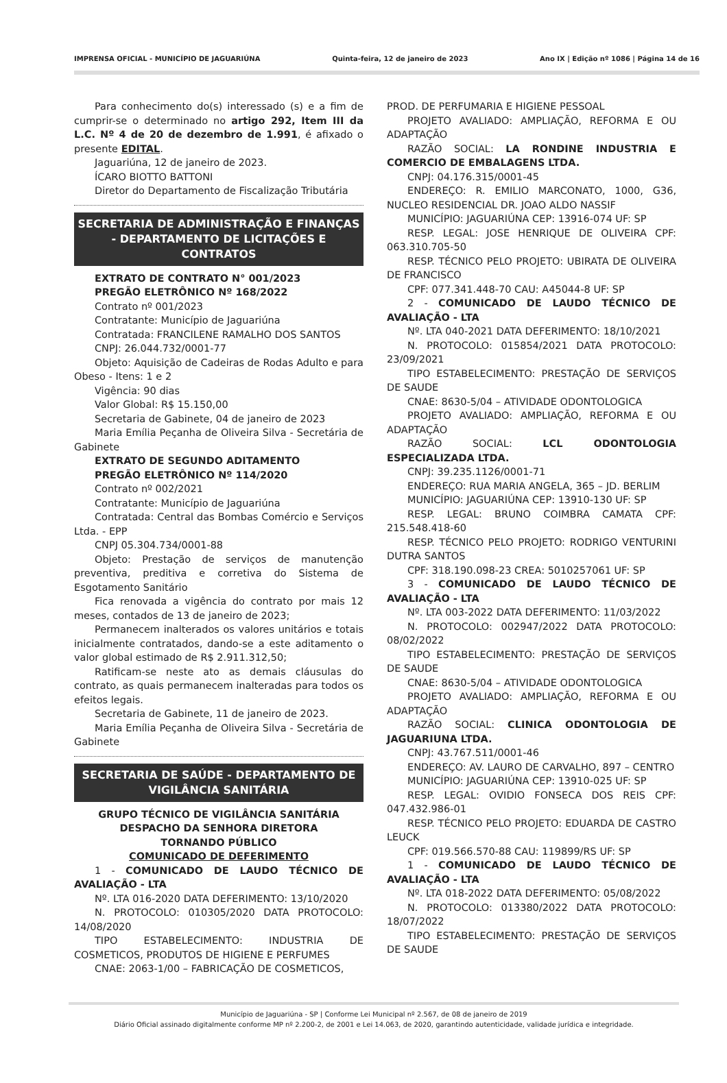IMPRENSA OFICIAL - MUNICÍPIO DE JAGUARIÚNA Quinta-feira, 12 de janeiro de 2023 Ano IX | Edição nº 1086 | Página 14 de 16
Para conhecimento do(s) interessado (s) e a fim de cumprir-se o determinado no artigo 292, Item III da L.C. Nº 4 de 20 de dezembro de 1.991, é afixado o presente EDITAL.
Jaguariúna, 12 de janeiro de 2023.
ÍCARO BIOTTO BATTONI
Diretor do Departamento de Fiscalização Tributária
SECRETARIA DE ADMINISTRAÇÃO E FINANÇAS - DEPARTAMENTO DE LICITAÇÕES E CONTRATOS
EXTRATO DE CONTRATO N° 001/2023
PREGÃO ELETRÔNICO Nº 168/2022
Contrato nº 001/2023
Contratante: Município de Jaguariúna
Contratada: FRANCILENE RAMALHO DOS SANTOS
CNPJ: 26.044.732/0001-77
Objeto: Aquisição de Cadeiras de Rodas Adulto e para Obeso - Itens: 1 e 2
Vigência: 90 dias
Valor Global: R$ 15.150,00
Secretaria de Gabinete, 04 de janeiro de 2023
Maria Emília Peçanha de Oliveira Silva - Secretária de Gabinete
EXTRATO DE SEGUNDO ADITAMENTO
PREGÃO ELETRÔNICO Nº 114/2020
Contrato nº 002/2021
Contratante: Município de Jaguariúna
Contratada: Central das Bombas Comércio e Serviços Ltda. - EPP
CNPJ 05.304.734/0001-88
Objeto: Prestação de serviços de manutenção preventiva, preditiva e corretiva do Sistema de Esgotamento Sanitário
Fica renovada a vigência do contrato por mais 12 meses, contados de 13 de janeiro de 2023;
Permanecem inalterados os valores unitários e totais inicialmente contratados, dando-se a este aditamento o valor global estimado de R$ 2.911.312,50;
Ratificam-se neste ato as demais cláusulas do contrato, as quais permanecem inalteradas para todos os efeitos legais.
Secretaria de Gabinete, 11 de janeiro de 2023.
Maria Emília Peçanha de Oliveira Silva - Secretária de Gabinete
SECRETARIA DE SAÚDE - DEPARTAMENTO DE VIGILÂNCIA SANITÁRIA
GRUPO TÉCNICO DE VIGILÂNCIA SANITÁRIA
DESPACHO DA SENHORA DIRETORA
TORNANDO PÚBLICO
COMUNICADO DE DEFERIMENTO
1 - COMUNICADO DE LAUDO TÉCNICO DE AVALIAÇÃO - LTA
Nº. LTA 016-2020 DATA DEFERIMENTO: 13/10/2020
N. PROTOCOLO: 010305/2020 DATA PROTOCOLO: 14/08/2020
TIPO ESTABELECIMENTO: INDUSTRIA DE COSMETICOS, PRODUTOS DE HIGIENE E PERFUMES
CNAE: 2063-1/00 – FABRICAÇÃO DE COSMETICOS,
PROD. DE PERFUMARIA E HIGIENE PESSOAL
PROJETO AVALIADO: AMPLIAÇÃO, REFORMA E OU ADAPTAÇÃO
RAZÃO SOCIAL: LA RONDINE INDUSTRIA E COMERCIO DE EMBALAGENS LTDA.
CNPJ: 04.176.315/0001-45
ENDEREÇO: R. EMILIO MARCONATO, 1000, G36, NUCLEO RESIDENCIAL DR. JOAO ALDO NASSIF
MUNICÍPIO: JAGUARIÚNA CEP: 13916-074 UF: SP
RESP. LEGAL: JOSE HENRIQUE DE OLIVEIRA CPF: 063.310.705-50
RESP. TÉCNICO PELO PROJETO: UBIRATA DE OLIVEIRA DE FRANCISCO
CPF: 077.341.448-70 CAU: A45044-8 UF: SP
2 - COMUNICADO DE LAUDO TÉCNICO DE AVALIAÇÃO - LTA
Nº. LTA 040-2021 DATA DEFERIMENTO: 18/10/2021
N. PROTOCOLO: 015854/2021 DATA PROTOCOLO: 23/09/2021
TIPO ESTABELECIMENTO: PRESTAÇÃO DE SERVIÇOS DE SAUDE
CNAE: 8630-5/04 – ATIVIDADE ODONTOLOGICA
PROJETO AVALIADO: AMPLIAÇÃO, REFORMA E OU ADAPTAÇÃO
RAZÃO SOCIAL: LCL ODONTOLOGIA ESPECIALIZADA LTDA.
CNPJ: 39.235.1126/0001-71
ENDEREÇO: RUA MARIA ANGELA, 365 – JD. BERLIM
MUNICÍPIO: JAGUARIÚNA CEP: 13910-130 UF: SP
RESP. LEGAL: BRUNO COIMBRA CAMATA CPF: 215.548.418-60
RESP. TÉCNICO PELO PROJETO: RODRIGO VENTURINI DUTRA SANTOS
CPF: 318.190.098-23 CREA: 5010257061 UF: SP
3 - COMUNICADO DE LAUDO TÉCNICO DE AVALIAÇÃO - LTA
Nº. LTA 003-2022 DATA DEFERIMENTO: 11/03/2022
N. PROTOCOLO: 002947/2022 DATA PROTOCOLO: 08/02/2022
TIPO ESTABELECIMENTO: PRESTAÇÃO DE SERVIÇOS DE SAUDE
CNAE: 8630-5/04 – ATIVIDADE ODONTOLOGICA
PROJETO AVALIADO: AMPLIAÇÃO, REFORMA E OU ADAPTAÇÃO
RAZÃO SOCIAL: CLINICA ODONTOLOGIA DE JAGUARIUNA LTDA.
CNPJ: 43.767.511/0001-46
ENDEREÇO: AV. LAURO DE CARVALHO, 897 – CENTRO
MUNICÍPIO: JAGUARIÚNA CEP: 13910-025 UF: SP
RESP. LEGAL: OVIDIO FONSECA DOS REIS CPF: 047.432.986-01
RESP. TÉCNICO PELO PROJETO: EDUARDA DE CASTRO LEUCK
CPF: 019.566.570-88 CAU: 119899/RS UF: SP
1 - COMUNICADO DE LAUDO TÉCNICO DE AVALIAÇÃO - LTA
Nº. LTA 018-2022 DATA DEFERIMENTO: 05/08/2022
N. PROTOCOLO: 013380/2022 DATA PROTOCOLO: 18/07/2022
TIPO ESTABELECIMENTO: PRESTAÇÃO DE SERVIÇOS DE SAUDE
Município de Jaguariúna - SP | Conforme Lei Municipal nº 2.567, de 08 de janeiro de 2019
Diário Oficial assinado digitalmente conforme MP nº 2.200-2, de 2001 e Lei 14.063, de 2020, garantindo autenticidade, validade jurídica e integridade.